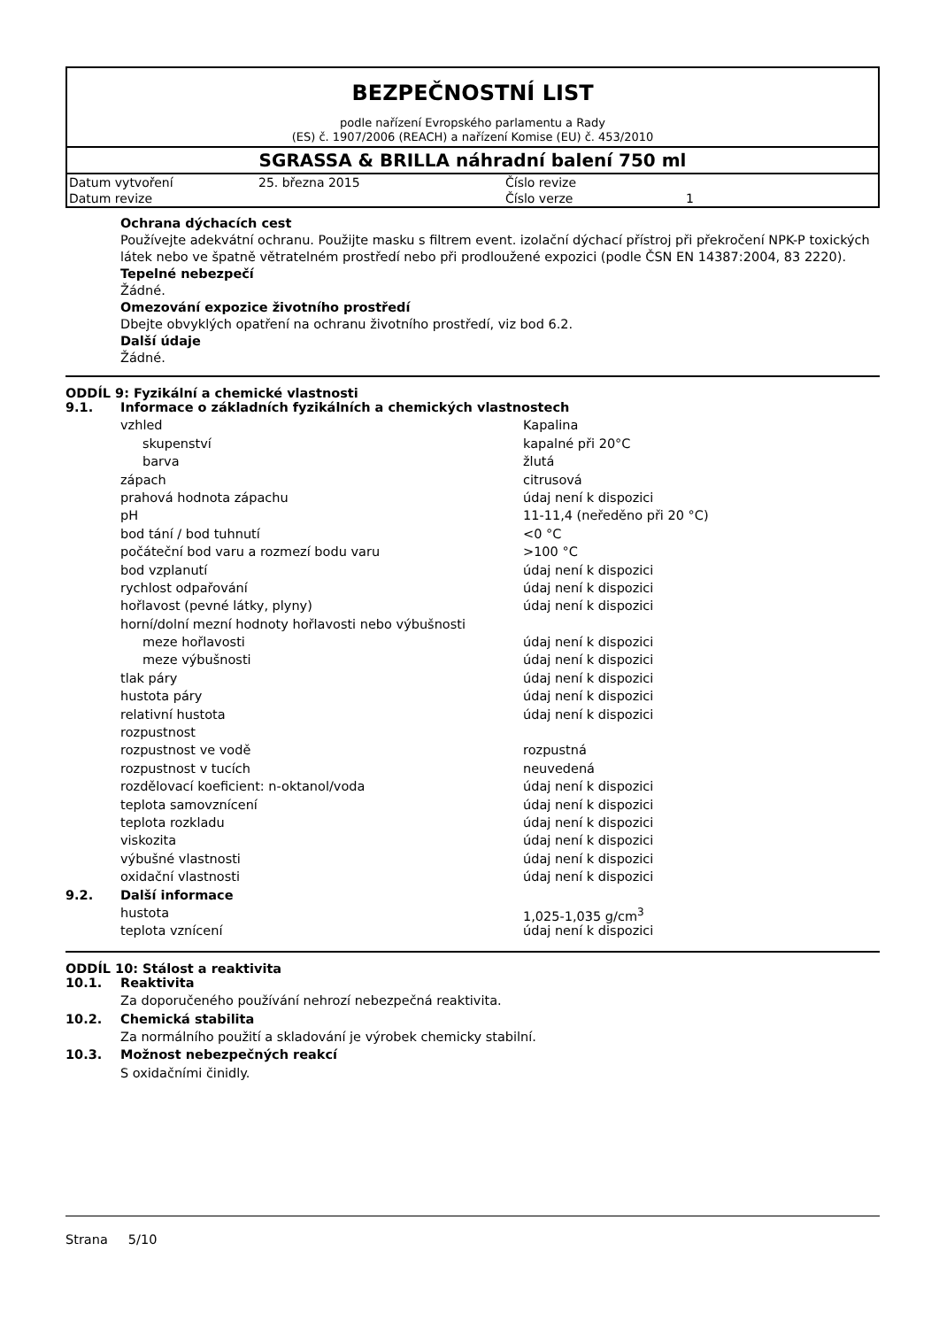BEZPEČNOSTNÍ LIST
podle nařízení Evropského parlamentu a Rady
(ES) č. 1907/2006 (REACH) a nařízení Komise (EU) č. 453/2010
SGRASSA & BRILLA náhradní balení 750 ml
| Datum vytvoření | 25. března 2015 | Číslo revize | |
| Datum revize | | Číslo verze | 1 |
Ochrana dýchacích cest
Používejte adekvátní ochranu. Použijte masku s filtrem event. izolační dýchací přístroj při překročení NPK-P toxických látek nebo ve špatně větratelném prostředí nebo při prodloužené expozici (podle ČSN EN 14387:2004, 83 2220).
Tepelné nebezpečí
Žádné.
Omezování expozice životního prostředí
Dbejte obvyklých opatření na ochranu životního prostředí, viz bod 6.2.
Další údaje
Žádné.
ODDÍL 9: Fyzikální a chemické vlastnosti
| 9.1. | Informace o základních fyzikálních a chemických vlastnostech | |
| | vzhled | Kapalina |
| | skupenství | kapalné při 20°C |
| | barva | žlutá |
| | zápach | citrusová |
| | prahová hodnota zápachu | údaj není k dispozici |
| | pH | 11-11,4 (neředěno při 20 °C) |
| | bod tání / bod tuhnutí | <0 °C |
| | počáteční bod varu a rozmezí bodu varu | >100 °C |
| | bod vzplanutí | údaj není k dispozici |
| | rychlost odpařování | údaj není k dispozici |
| | hořlavost (pevné látky, plyny) | údaj není k dispozici |
| | horní/dolní mezní hodnoty hořlavosti nebo výbušnosti | |
| | meze hořlavosti | údaj není k dispozici |
| | meze výbušnosti | údaj není k dispozici |
| | tlak páry | údaj není k dispozici |
| | hustota páry | údaj není k dispozici |
| | relativní hustota | údaj není k dispozici |
| | rozpustnost | |
| | rozpustnost ve vodě | rozpustná |
| | rozpustnost v tucích | neuvedená |
| | rozdělovací koeficient: n-oktanol/voda | údaj není k dispozici |
| | teplota samovznícení | údaj není k dispozici |
| | teplota rozkladu | údaj není k dispozici |
| | viskozita | údaj není k dispozici |
| | výbušné vlastnosti | údaj není k dispozici |
| | oxidační vlastnosti | údaj není k dispozici |
| 9.2. | Další informace | |
| | hustota | 1,025-1,035 g/cm<sup>3</sup> |
| | teplota vznícení | údaj není k dispozici |
ODDÍL 10: Stálost a reaktivita
| 10.1. | Reaktivita |
| | Za doporučeného používání nehrozí nebezpečná reaktivita. |
| 10.2. | Chemická stabilita |
| | Za normálního použití a skladování je výrobek chemicky stabilní. |
| 10.3. | Možnost nebezpečných reakcí |
| | S oxidačními činidly. |
Strana 5/10